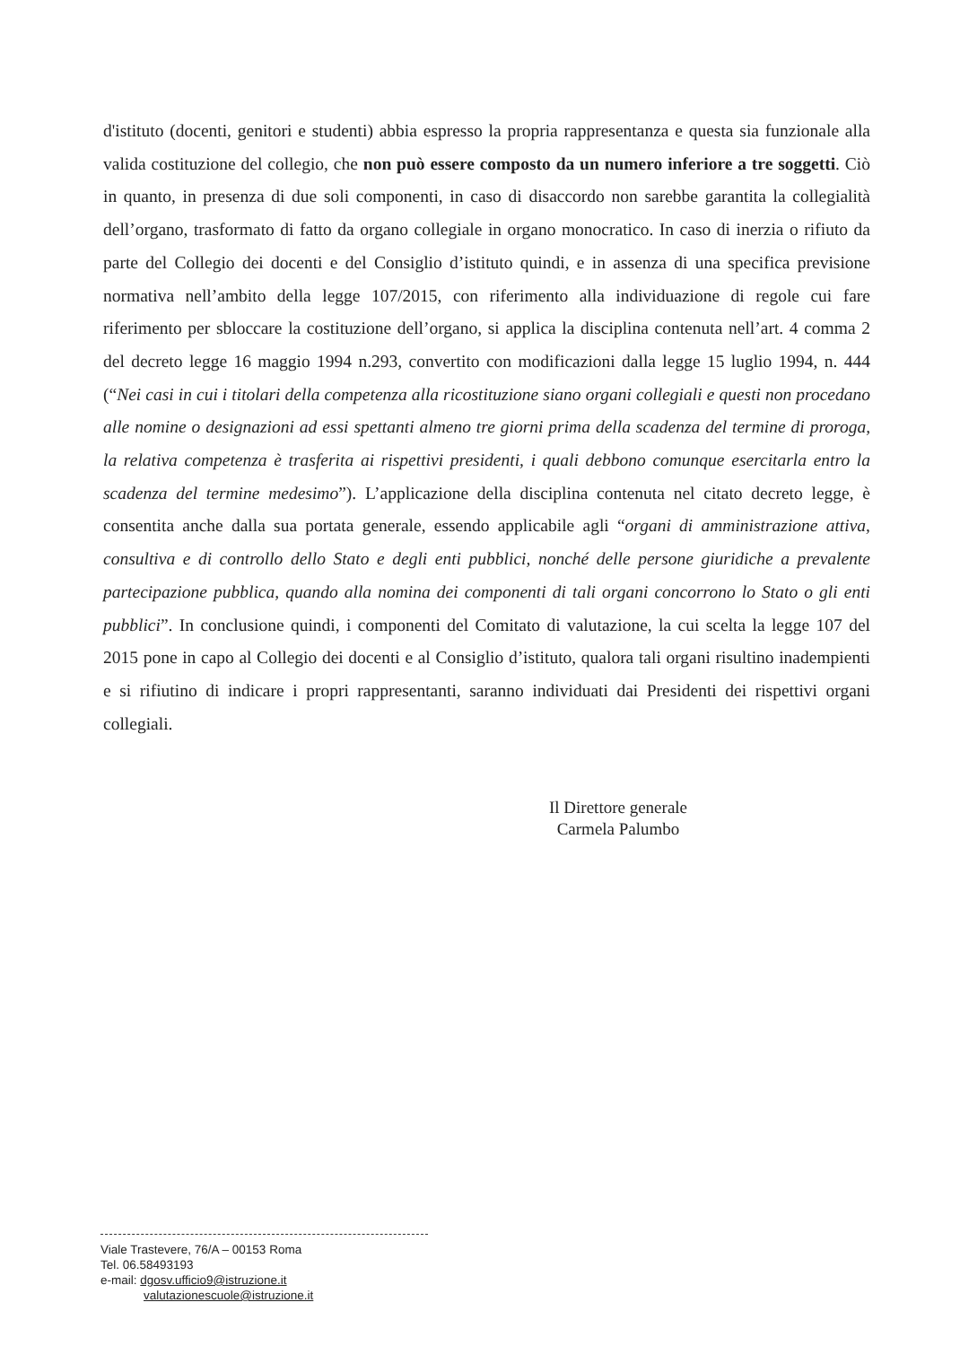d'istituto (docenti, genitori e studenti) abbia espresso la propria rappresentanza e questa sia funzionale alla valida costituzione del collegio, che non può essere composto da un numero inferiore a tre soggetti. Ciò in quanto, in presenza di due soli componenti, in caso di disaccordo non sarebbe garantita la collegialità dell’organo, trasformato di fatto da organo collegiale in organo monocratico. In caso di inerzia o rifiuto da parte del Collegio dei docenti e del Consiglio d’istituto quindi, e in assenza di una specifica previsione normativa nell’ambito della legge 107/2015, con riferimento alla individuazione di regole cui fare riferimento per sbloccare la costituzione dell’organo, si applica la disciplina contenuta nell’art. 4 comma 2 del decreto legge 16 maggio 1994 n.293, convertito con modificazioni dalla legge 15 luglio 1994, n. 444 (“Nei casi in cui i titolari della competenza alla ricostituzione siano organi collegiali e questi non procedano alle nomine o designazioni ad essi spettanti almeno tre giorni prima della scadenza del termine di proroga, la relativa competenza è trasferita ai rispettivi presidenti, i quali debbono comunque esercitarla entro la scadenza del termine medesimo”). L’applicazione della disciplina contenuta nel citato decreto legge, è consentita anche dalla sua portata generale, essendo applicabile agli “organi di amministrazione attiva, consultiva e di controllo dello Stato e degli enti pubblici, nonché delle persone giuridiche a prevalente partecipazione pubblica, quando alla nomina dei componenti di tali organi concorrono lo Stato o gli enti pubblici”. In conclusione quindi, i componenti del Comitato di valutazione, la cui scelta la legge 107 del 2015 pone in capo al Collegio dei docenti e al Consiglio d’istituto, qualora tali organi risultino inadempienti e si rifiutino di indicare i propri rappresentanti, saranno individuati dai Presidenti dei rispettivi organi collegiali.
Il Direttore generale
Carmela Palumbo
Viale Trastevere, 76/A – 00153 Roma
Tel. 06.58493193
e-mail: dgosv.ufficio9@istruzione.it
valutazionescuole@istruzione.it